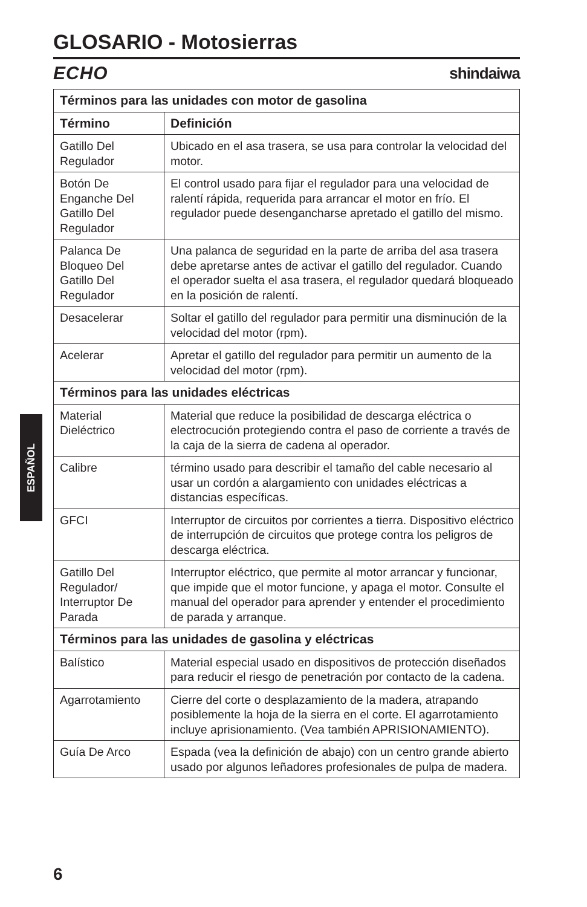GLOSARIO - Motosierras
ECHO shindaiwa
| Términos para las unidades con motor de gasolina | |
| --- | --- |
| Término | Definición |
| Gatillo Del Regulador | Ubicado en el asa trasera, se usa para controlar la velocidad del motor. |
| Botón De Enganche Del Gatillo Del Regulador | El control usado para fijar el regulador para una velocidad de ralentí rápida, requerida para arrancar el motor en frío. El regulador puede desengancharse apretado el gatillo del mismo. |
| Palanca De Bloqueo Del Gatillo Del Regulador | Una palanca de seguridad en la parte de arriba del asa trasera debe apretarse antes de activar el gatillo del regulador. Cuando el operador suelta el asa trasera, el regulador quedará bloqueado en la posición de ralentí. |
| Desacelerar | Soltar el gatillo del regulador para permitir una disminución de la velocidad del motor (rpm). |
| Acelerar | Apretar el gatillo del regulador para permitir un aumento de la velocidad del motor (rpm). |
| Términos para las unidades eléctricas | |
| Material Dieléctrico | Material que reduce la posibilidad de descarga eléctrica o electrocución protegiendo contra el paso de corriente a través de la caja de la sierra de cadena al operador. |
| Calibre | término usado para describir el tamaño del cable necesario al usar un cordón a alargamiento con unidades eléctricas a distancias específicas. |
| GFCI | Interruptor de circuitos por corrientes a tierra. Dispositivo eléctrico de interrupción de circuitos que protege contra los peligros de descarga eléctrica. |
| Gatillo Del Regulador/ Interruptor De Parada | Interruptor eléctrico, que permite al motor arrancar y funcionar, que impide que el motor funcione, y apaga el motor. Consulte el manual del operador para aprender y entender el procedimiento de parada y arranque. |
| Términos para las unidades de gasolina y eléctricas | |
| Balístico | Material especial usado en dispositivos de protección diseñados para reducir el riesgo de penetración por contacto de la cadena. |
| Agarrotamiento | Cierre del corte o desplazamiento de la madera, atrapando posiblemente la hoja de la sierra en el corte. El agarrotamiento incluye aprisionamiento. (Vea también APRISIONAMIENTO). |
| Guía De Arco | Espada (vea la definición de abajo) con un centro grande abierto usado por algunos leñadores profesionales de pulpa de madera. |
ESPAÑOL
6